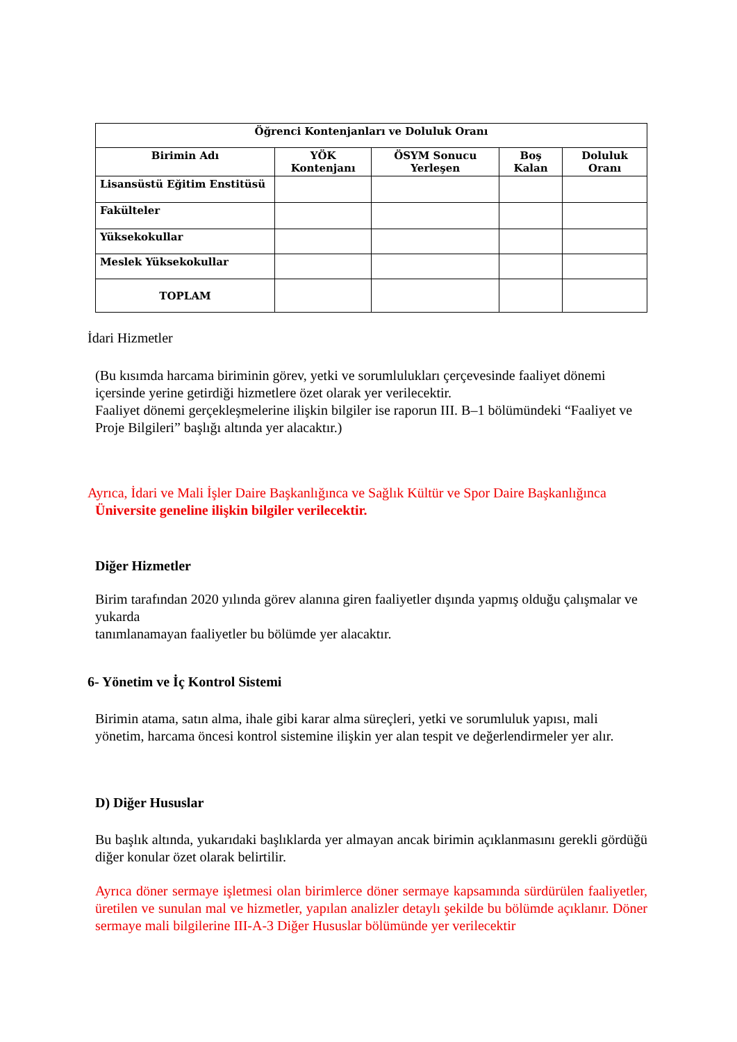| Öğrenci Kontenjanları ve Doluluk Oranı | | | | |
| --- | --- | --- | --- | --- |
| Birimin Adı | YÖK Kontenjanı | ÖSYM Sonucu Yerleşen | Boş Kalan | Doluluk Oranı |
| Lisansüstü Eğitim Enstitüsü | | | | |
| Fakülteler | | | | |
| Yüksekokullar | | | | |
| Meslek Yüksekokullar | | | | |
| TOPLAM | | | | |
İdari Hizmetler
(Bu kısımda harcama biriminin görev, yetki ve sorumlulukları çerçevesinde faaliyet dönemi içersinde yerine getirdiği hizmetlere özet olarak yer verilecektir.
Faaliyet dönemi gerçekleşmelerine ilişkin bilgiler ise raporun III. B–1 bölümündeki “Faaliyet ve Proje Bilgileri” başlığı altında yer alacaktır.)
Ayrıca, İdari ve Mali İşler Daire Başkanlığınca ve Sağlık Kültür ve Spor Daire Başkanlığınca
Üniversite geneline ilişkin bilgiler verilecektir.
Diğer Hizmetler
Birim tarafından 2020 yılında görev alanına giren faaliyetler dışında yapmış olduğu çalışmalar ve yukarda
tanımlanamayan faaliyetler bu bölümde yer alacaktır.
6- Yönetim ve İç Kontrol Sistemi
Birimin atama, satın alma, ihale gibi karar alma süreçleri, yetki ve sorumluluk yapısı, mali yönetim, harcama öncesi kontrol sistemine ilişkin yer alan tespit ve değerlendirmeler yer alır.
D) Diğer Hususlar
Bu başlık altında, yukarıdaki başlıklarda yer almayan ancak birimin açıklanmasını gerekli gördüğü diğer konular özet olarak belirtilir.
Ayrıca döner sermaye işletmesi olan birimlerce döner sermaye kapsamında sürdürülen faaliyetler, üretilen ve sunulan mal ve hizmetler, yapılan analizler detaylı şekilde bu bölümde açıklanır. Döner sermaye mali bilgilerine III-A-3 Diğer Hususlar bölümünde yer verilecektir